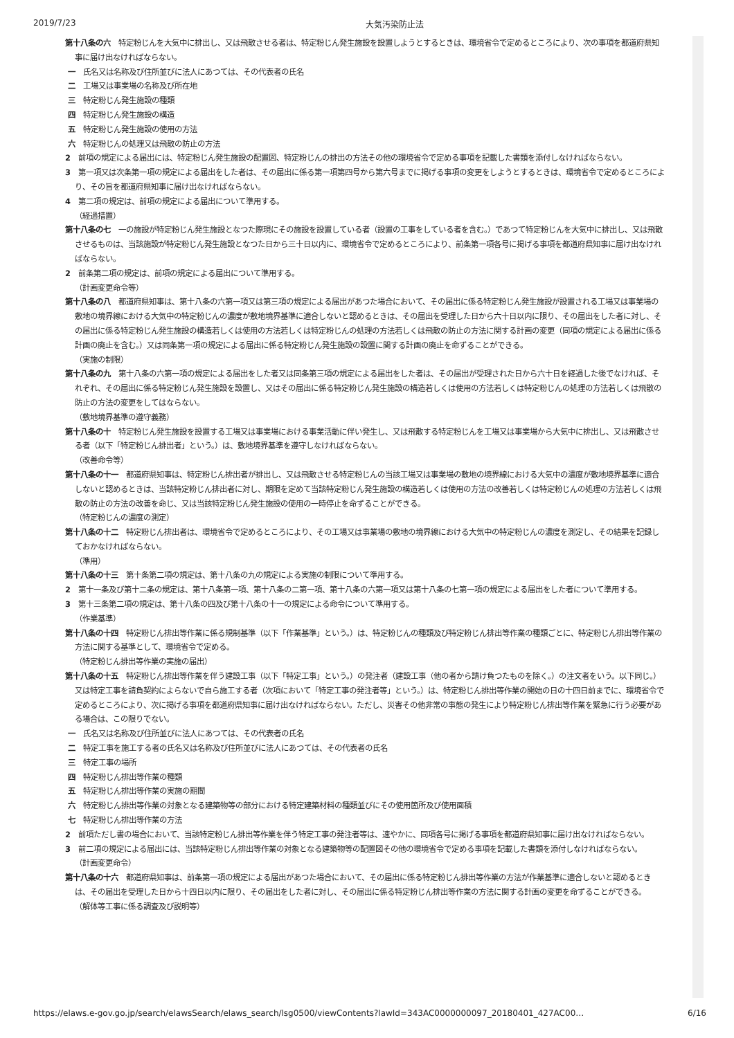2019/7/23 大気汚染防止法
第十八条の六　特定粉じんを大気中に排出し、又は飛散させる者は、特定粉じん発生施設を設置しようとするときは、環境省令で定めるところにより、次の事項を都道府県知事に届け出なければならない。
一　氏名又は名称及び住所並びに法人にあつては、その代表者の氏名
二　工場又は事業場の名称及び所在地
三　特定粉じん発生施設の種類
四　特定粉じん発生施設の構造
五　特定粉じん発生施設の使用の方法
六　特定粉じんの処理又は飛散の防止の方法
2　前項の規定による届出には、特定粉じん発生施設の配置図、特定粉じんの排出の方法その他の環境省令で定める事項を記載した書類を添付しなければならない。
3　第一項又は次条第一項の規定による届出をした者は、その届出に係る第一項第四号から第六号までに掲げる事項の変更をしようとするときは、環境省令で定めるところにより、その旨を都道府県知事に届け出なければならない。
4　第二項の規定は、前項の規定による届出について準用する。
（経過措置）
第十八条の七　一の施設が特定粉じん発生施設となつた際現にその施設を設置している者（設置の工事をしている者を含む。）であつて特定粉じんを大気中に排出し、又は飛散させるものは、当該施設が特定粉じん発生施設となつた日から三十日以内に、環境省令で定めるところにより、前条第一項各号に掲げる事項を都道府県知事に届け出なければならない。
2　前条第二項の規定は、前項の規定による届出について準用する。
（計画変更命令等）
第十八条の八　都道府県知事は、第十八条の六第一項又は第三項の規定による届出があつた場合において、その届出に係る特定粉じん発生施設が設置される工場又は事業場の敷地の境界線における大気中の特定粉じんの濃度が敷地境界基準に適合しないと認めるときは、その届出を受理した日から六十日以内に限り、その届出をした者に対し、その届出に係る特定粉じん発生施設の構造若しくは使用の方法若しくは特定粉じんの処理の方法若しくは飛散の防止の方法に関する計画の変更（同項の規定による届出に係る計画の廃止を含む。）又は同条第一項の規定による届出に係る特定粉じん発生施設の設置に関する計画の廃止を命ずることができる。
（実施の制限）
第十八条の九　第十八条の六第一項の規定による届出をした者又は同条第三項の規定による届出をした者は、その届出が受理された日から六十日を経過した後でなければ、それぞれ、その届出に係る特定粉じん発生施設を設置し、又はその届出に係る特定粉じん発生施設の構造若しくは使用の方法若しくは特定粉じんの処理の方法若しくは飛散の防止の方法の変更をしてはならない。
（敷地境界基準の遵守義務）
第十八条の十　特定粉じん発生施設を設置する工場又は事業場における事業活動に伴い発生し、又は飛散する特定粉じんを工場又は事業場から大気中に排出し、又は飛散させる者（以下「特定粉じん排出者」という。）は、敷地境界基準を遵守しなければならない。
（改善命令等）
第十八条の十一　都道府県知事は、特定粉じん排出者が排出し、又は飛散させる特定粉じんの当該工場又は事業場の敷地の境界線における大気中の濃度が敷地境界基準に適合しないと認めるときは、当該特定粉じん排出者に対し、期限を定めて当該特定粉じん発生施設の構造若しくは使用の方法の改善若しくは特定粉じんの処理の方法若しくは飛散の防止の方法の改善を命じ、又は当該特定粉じん発生施設の使用の一時停止を命ずることができる。
（特定粉じんの濃度の測定）
第十八条の十二　特定粉じん排出者は、環境省令で定めるところにより、その工場又は事業場の敷地の境界線における大気中の特定粉じんの濃度を測定し、その結果を記録しておかなければならない。
（準用）
第十八条の十三　第十条第二項の規定は、第十八条の九の規定による実施の制限について準用する。
2　第十一条及び第十二条の規定は、第十八条第一項、第十八条の二第一項、第十八条の六第一項又は第十八条の七第一項の規定による届出をした者について準用する。
3　第十三条第二項の規定は、第十八条の四及び第十八条の十一の規定による命令について準用する。
（作業基準）
第十八条の十四　特定粉じん排出等作業に係る規制基準（以下「作業基準」という。）は、特定粉じんの種類及び特定粉じん排出等作業の種類ごとに、特定粉じん排出等作業の方法に関する基準として、環境省令で定める。
（特定粉じん排出等作業の実施の届出）
第十八条の十五　特定粉じん排出等作業を伴う建設工事（以下「特定工事」という。）の発注者（建設工事（他の者から請け負つたものを除く。）の注文者をいう。以下同じ。）又は特定工事を請負契約によらないで自ら施工する者（次項において「特定工事の発注者等」という。）は、特定粉じん排出等作業の開始の日の十四日前までに、環境省令で定めるところにより、次に掲げる事項を都道府県知事に届け出なければならない。ただし、災害その他非常の事態の発生により特定粉じん排出等作業を緊急に行う必要がある場合は、この限りでない。
一　氏名又は名称及び住所並びに法人にあつては、その代表者の氏名
二　特定工事を施工する者の氏名又は名称及び住所並びに法人にあつては、その代表者の氏名
三　特定工事の場所
四　特定粉じん排出等作業の種類
五　特定粉じん排出等作業の実施の期間
六　特定粉じん排出等作業の対象となる建築物等の部分における特定建築材料の種類並びにその使用箇所及び使用面積
七　特定粉じん排出等作業の方法
2　前項ただし書の場合において、当該特定粉じん排出等作業を伴う特定工事の発注者等は、速やかに、同項各号に掲げる事項を都道府県知事に届け出なければならない。
3　前二項の規定による届出には、当該特定粉じん排出等作業の対象となる建築物等の配置図その他の環境省令で定める事項を記載した書類を添付しなければならない。
（計画変更命令）
第十八条の十六　都道府県知事は、前条第一項の規定による届出があつた場合において、その届出に係る特定粉じん排出等作業の方法が作業基準に適合しないと認めるときは、その届出を受理した日から十四日以内に限り、その届出をした者に対し、その届出に係る特定粉じん排出等作業の方法に関する計画の変更を命ずることができる。
（解体等工事に係る調査及び説明等）
https://elaws.e-gov.go.jp/search/elawsSearch/elaws_search/lsg0500/viewContents?lawId=343AC0000000097_20180401_427AC00… 6/16